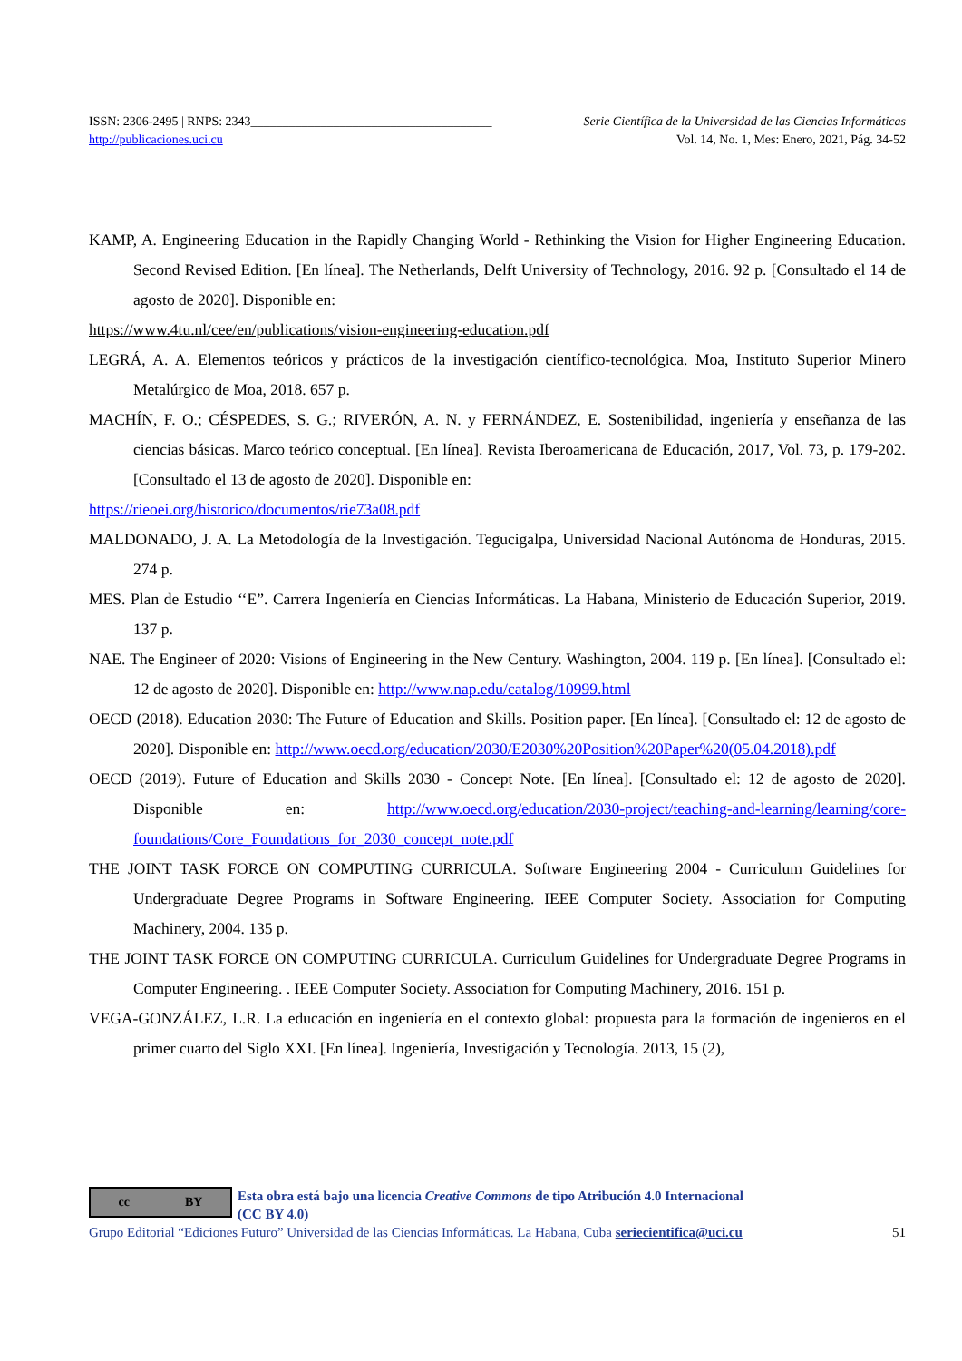ISSN: 2306-2495 | RNPS: 2343______________________________________ Serie Científica de la Universidad de las Ciencias Informáticas
http://publicaciones.uci.cu Vol. 14, No. 1, Mes: Enero, 2021, Pág. 34-52
KAMP, A. Engineering Education in the Rapidly Changing World - Rethinking the Vision for Higher Engineering Education. Second Revised Edition. [En línea]. The Netherlands, Delft University of Technology, 2016. 92 p. [Consultado el 14 de agosto de 2020]. Disponible en:
https://www.4tu.nl/cee/en/publications/vision-engineering-education.pdf
LEGRÁ, A. A. Elementos teóricos y prácticos de la investigación científico-tecnológica. Moa, Instituto Superior Minero Metalúrgico de Moa, 2018. 657 p.
MACHÍN, F. O.; CÉSPEDES, S. G.; RIVERÓN, A. N. y FERNÁNDEZ, E. Sostenibilidad, ingeniería y enseñanza de las ciencias básicas. Marco teórico conceptual. [En línea]. Revista Iberoamericana de Educación, 2017, Vol. 73, p. 179-202. [Consultado el 13 de agosto de 2020]. Disponible en:
https://rieoei.org/historico/documentos/rie73a08.pdf
MALDONADO, J. A. La Metodología de la Investigación. Tegucigalpa, Universidad Nacional Autónoma de Honduras, 2015. 274 p.
MES. Plan de Estudio ‘‘E”. Carrera Ingeniería en Ciencias Informáticas. La Habana, Ministerio de Educación Superior, 2019. 137 p.
NAE. The Engineer of 2020: Visions of Engineering in the New Century. Washington, 2004. 119 p. [En línea]. [Consultado el: 12 de agosto de 2020]. Disponible en: http://www.nap.edu/catalog/10999.html
OECD (2018). Education 2030: The Future of Education and Skills. Position paper. [En línea]. [Consultado el: 12 de agosto de 2020]. Disponible en: http://www.oecd.org/education/2030/E2030%20Position%20Paper%20(05.04.2018).pdf
OECD (2019). Future of Education and Skills 2030 - Concept Note. [En línea]. [Consultado el: 12 de agosto de 2020]. Disponible en: http://www.oecd.org/education/2030-project/teaching-and-learning/learning/core-foundations/Core_Foundations_for_2030_concept_note.pdf
THE JOINT TASK FORCE ON COMPUTING CURRICULA. Software Engineering 2004 - Curriculum Guidelines for Undergraduate Degree Programs in Software Engineering. IEEE Computer Society. Association for Computing Machinery, 2004. 135 p.
THE JOINT TASK FORCE ON COMPUTING CURRICULA. Curriculum Guidelines for Undergraduate Degree Programs in Computer Engineering. . IEEE Computer Society. Association for Computing Machinery, 2016. 151 p.
VEGA-GONZÁLEZ, L.R. La educación en ingeniería en el contexto global: propuesta para la formación de ingenieros en el primer cuarto del Siglo XXI. [En línea]. Ingeniería, Investigación y Tecnología. 2013, 15 (2),
cc BY
Esta obra está bajo una licencia Creative Commons de tipo Atribución 4.0 Internacional
(CC BY 4.0)
Grupo Editorial “Ediciones Futuro” Universidad de las Ciencias Informáticas. La Habana, Cuba seriecientifica@uci.cu 51